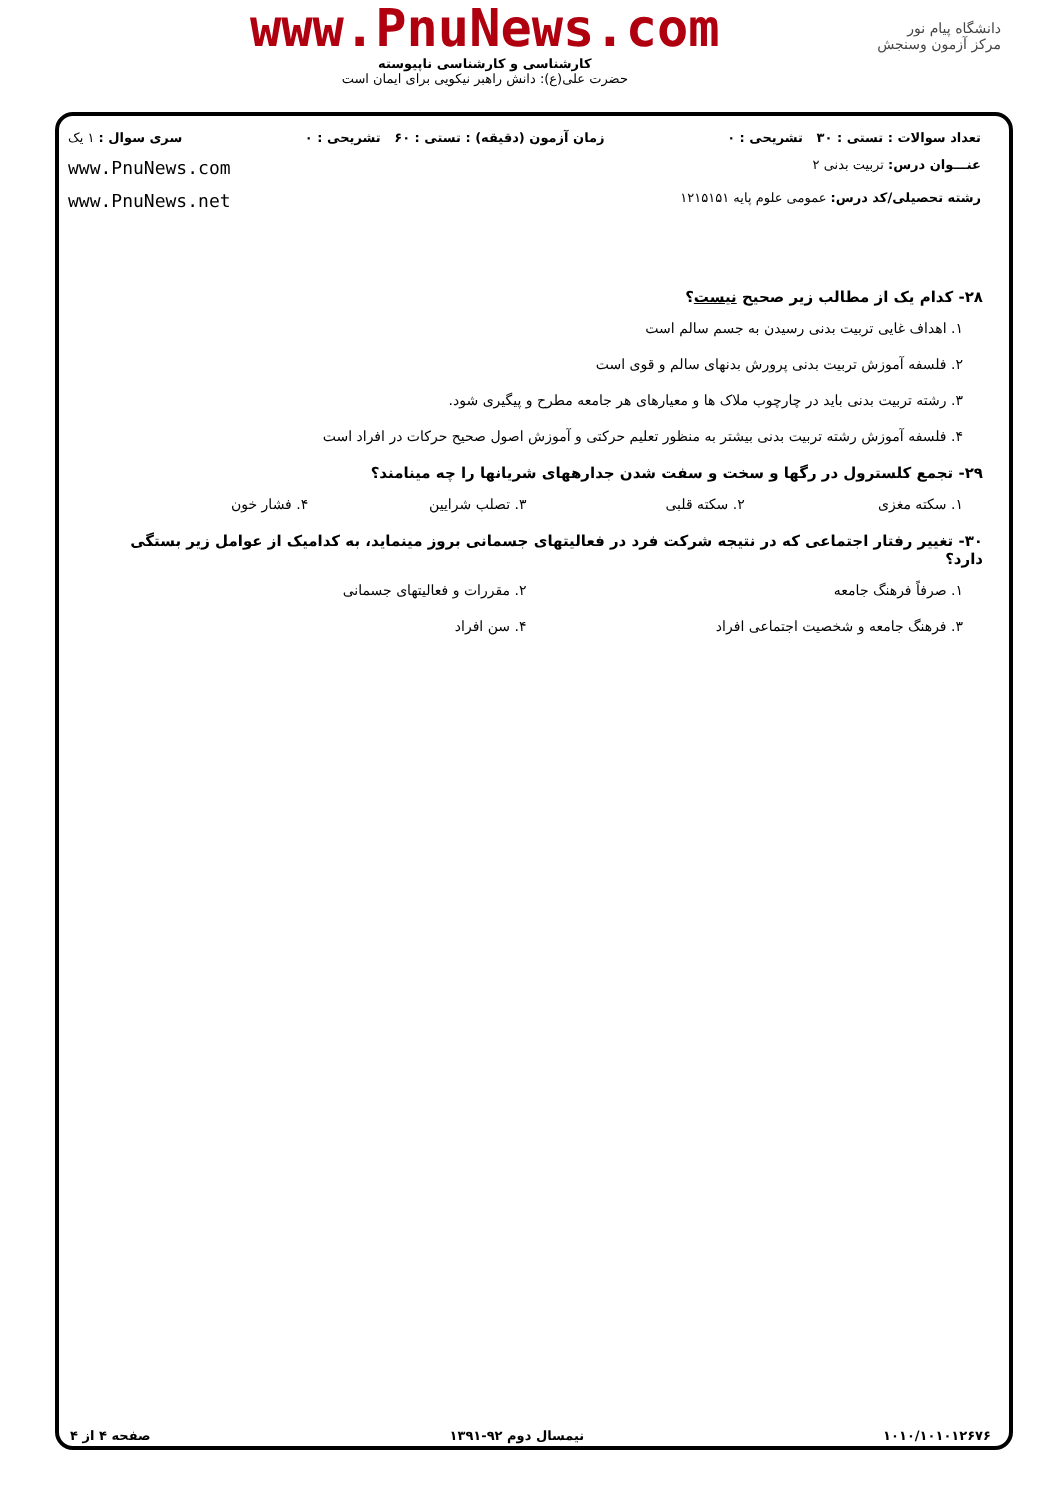دانشگاه پیام نور
مرکز آزمون وسنجش
www.PnuNews.com
کارشناسی و کارشناسی ناپیوسته
حضرت علی(ع): دانش راهبر نیکویی برای ایمان است
تعداد سوالات : تستی : ۳۰ تشریحی : ۰ زمان آزمون (دقیقه) : تستی : ۶۰ تشریحی : ۰ سری سوال : ۱ یک
عنـــوان درس: تربیت بدنی ۲ www.PnuNews.com
رشته تحصیلی/کد درس: عمومی علوم پایه ۱۲۱۵۱۵۱ www.PnuNews.net
۲۸- کدام یک از مطالب زیر صحیح نیست؟
۱. اهداف غایی تربیت بدنی رسیدن به جسم سالم است
۲. فلسفه آموزش تربیت بدنی پرورش بدنهای سالم و قوی است
۳. رشته تربیت بدنی باید در چارچوب ملاک ها و معیارهای هر جامعه مطرح و پیگیری شود.
۴. فلسفه آموزش رشته تربیت بدنی بیشتر به منظور تعلیم حرکتی و آموزش اصول صحیح حرکات در افراد است
۲۹- تجمع کلسترول در رگها و سخت و سفت شدن جدارههای شریانها را چه مینامند؟
۱. سکته مغزی ۲. سکته قلبی ۳. تصلب شرایین ۴. فشار خون
۳۰- تغییر رفتار اجتماعی که در نتیجه شرکت فرد در فعالیتهای جسمانی بروز مینماید، به کدامیک از عوامل زیر بستگی دارد؟
۱. صرفاً فرهنگ جامعه ۲. مقررات و فعالیتهای جسمانی
۳. فرهنگ جامعه و شخصیت اجتماعی افراد ۴. سن افراد
۱۰۱۰/۱۰۱۰۱۲۶۷۶ نیمسال دوم ۹۲-۱۳۹۱ صفحه ۴ از ۴